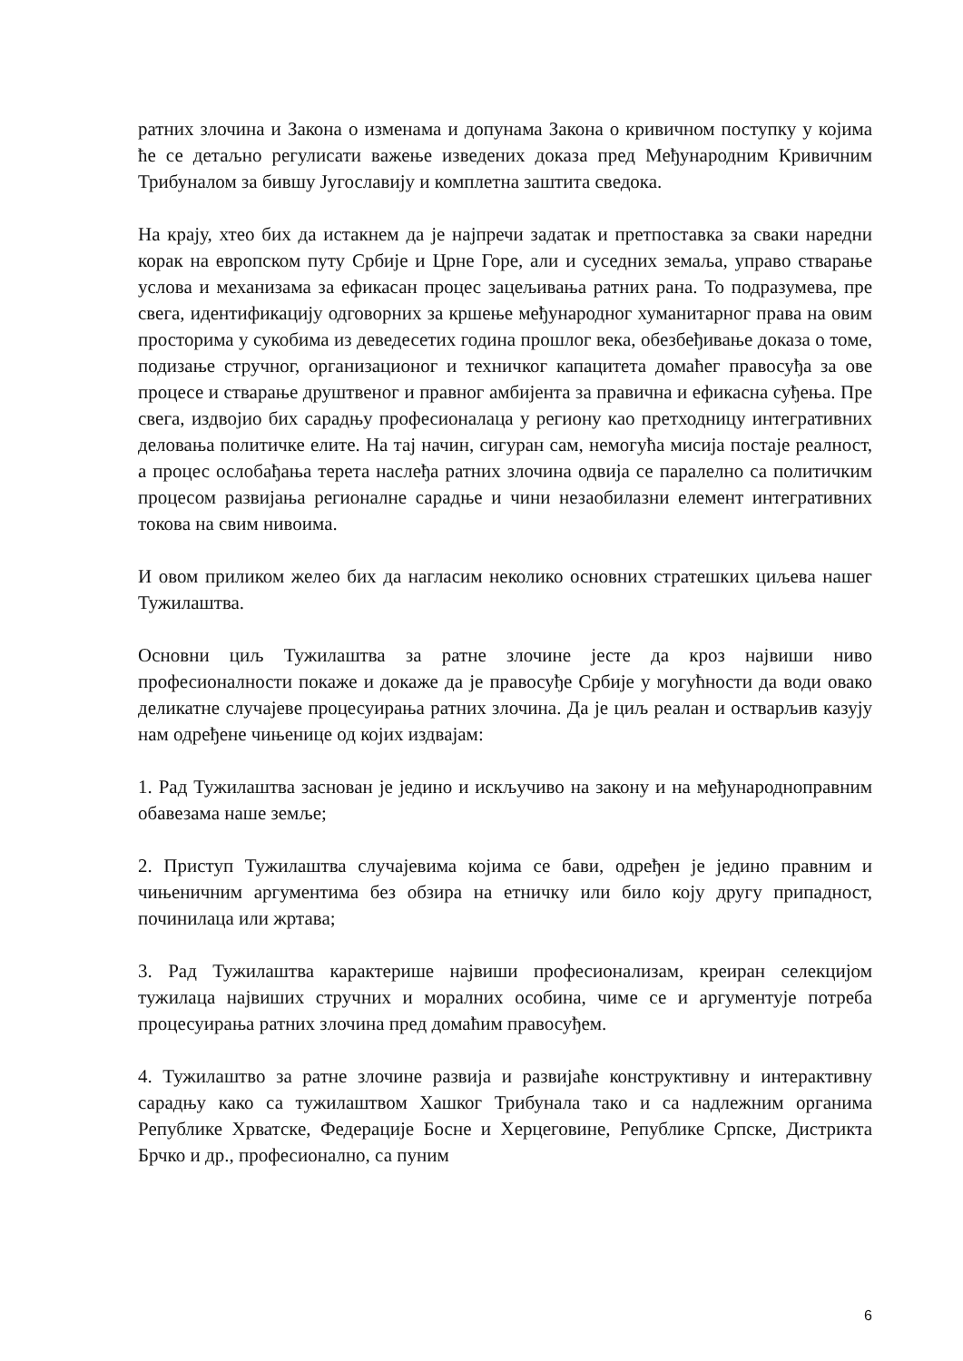ратних злочина и Закона о изменама и допунама Закона о кривичном поступку у којима ће се детаљно регулисати важење изведених доказа пред Међународним Кривичним Трибуналом за бившу Југославију и комплетна заштита сведока.
На крају, хтео бих да истакнем да је најпречи задатак и претпоставка за сваки наредни корак на европском путу Србије и Црне Горе, али и суседних земаља, управо стварање услова и механизама за ефикасан процес зацељивања ратних рана. То подразумева, пре свега, идентификацију одговорних за кршење међународног хуманитарног права на овим просторима у сукобима из деведесетих година прошлог века, обезбеђивање доказа о томе, подизање стручног, организационог и техничког капацитета домаћег правосуђа за ове процесе и стварање друштвеног и правног амбијента за правична и ефикасна суђења. Пре свега, издвојио бих сарадњу професионалаца у региону као претходницу интегративних деловања политичке елите. На тај начин, сигуран сам, немогућа мисија постаје реалност, а процес ослобађања терета наслеђа ратних злочина одвија се паралелно са политичким процесом развијања регионалне сарадње и чини незаобилазни елемент интегративних токова на свим нивоима.
И овом приликом желео бих да нагласим неколико основних стратешких циљева нашег Тужилаштва.
Основни циљ Тужилаштва за ратне злочине јесте да кроз највиши ниво професионалности покаже и докаже да је правосуђе Србије у могућности да води овако деликатне случајеве процесуирања ратних злочина. Да је циљ реалан и остварљив казују нам одређене чињенице од којих издвајам:
1. Рад Тужилаштва заснован је једино и искључиво на закону и на међународноправним обавезама наше земље;
2. Приступ Тужилаштва случајевима којима се бави, одређен је једино правним и чињеничним аргументима без обзира на етничку или било коју другу припадност, починилаца или жртава;
3. Рад Тужилаштва карактерише највиши професионализам, креиран селекцијом тужилаца највиших стручних и моралних особина, чиме се и аргументује потреба процесуирања ратних злочина пред домаћим правосуђем.
4. Тужилаштво за ратне злочине развија и развијаће конструктивну и интерактивну сарадњу како са тужилаштвом Хашког Трибунала тако и са надлежним органима Републике Хрватске, Федерације Босне и Херцеговине, Републике Српске, Дистрикта Брчко и др., професионално, са пуним
6